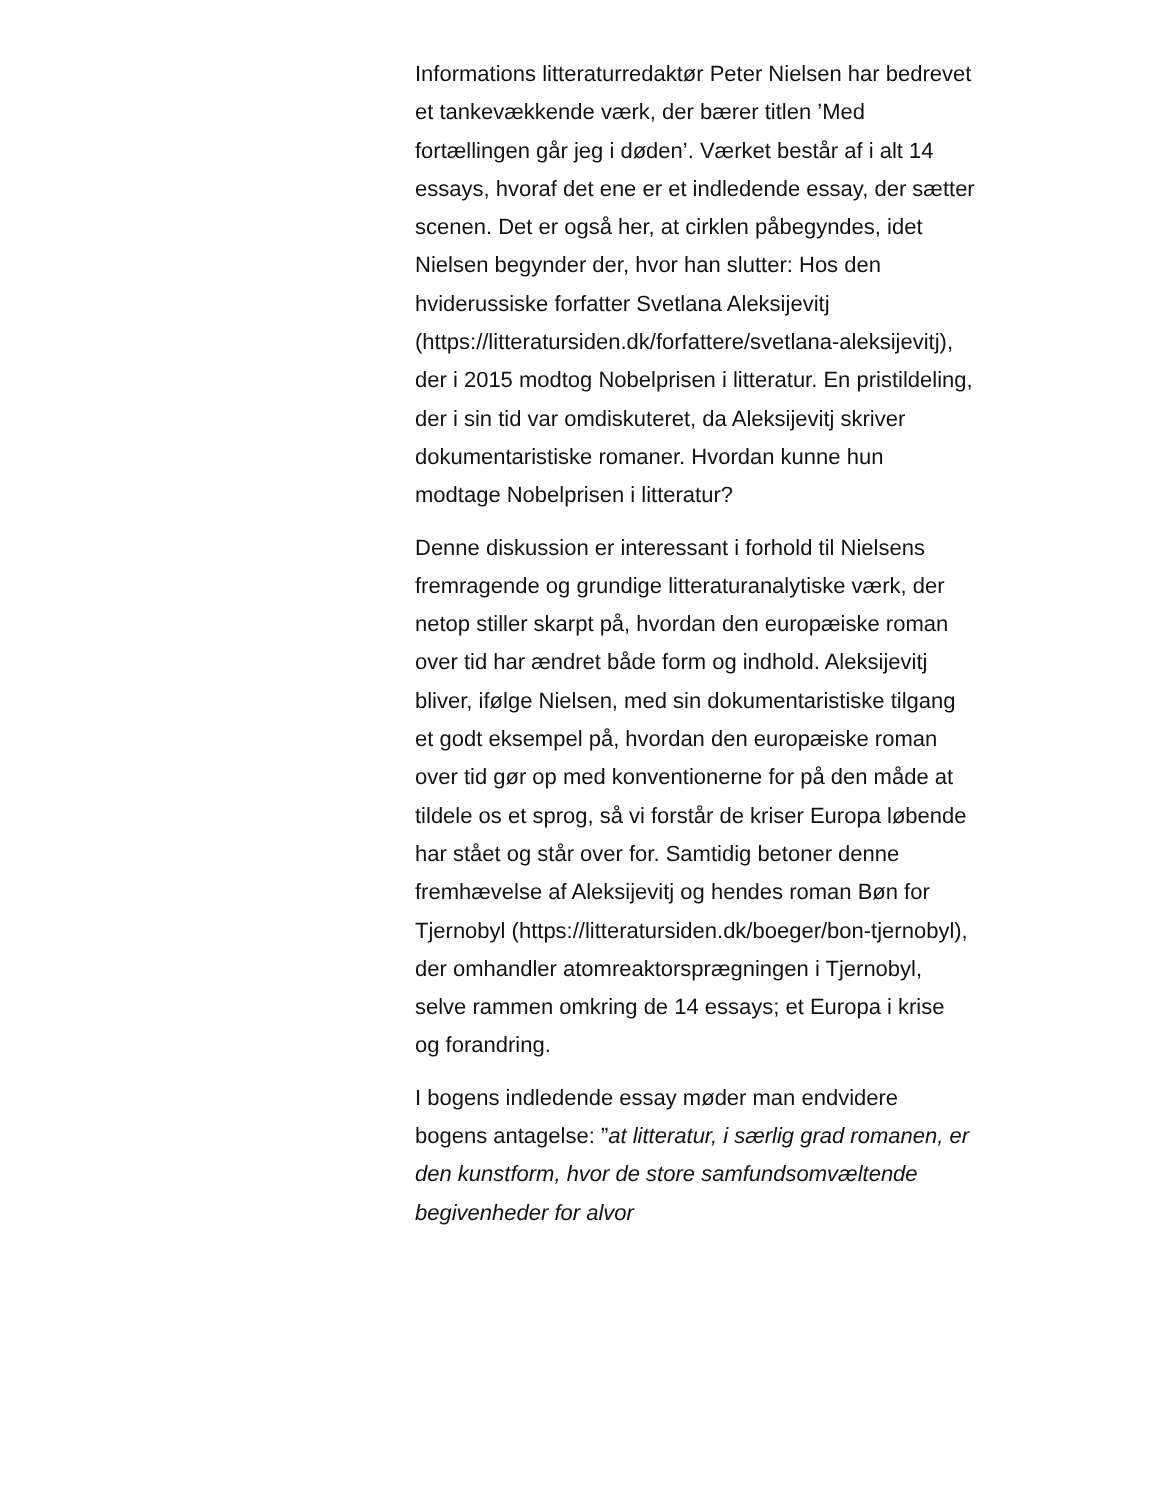Informations litteraturredaktør Peter Nielsen har bedrevet et tankevækkende værk, der bærer titlen ’Med fortællingen går jeg i døden’. Værket består af i alt 14 essays, hvoraf det ene er et indledende essay, der sætter scenen. Det er også her, at cirklen påbegyndes, idet Nielsen begynder der, hvor han slutter: Hos den hviderussiske forfatter Svetlana Aleksijevitj (https://litteratursiden.dk/forfattere/svetlana-aleksijevitj), der i 2015 modtog Nobelprisen i litteratur. En pristildeling, der i sin tid var omdiskuteret, da Aleksijevitj skriver dokumentaristiske romaner. Hvordan kunne hun modtage Nobelprisen i litteratur?
Denne diskussion er interessant i forhold til Nielsens fremragende og grundige litteraturanalytiske værk, der netop stiller skarpt på, hvordan den europæiske roman over tid har ændret både form og indhold. Aleksijevitj bliver, ifølge Nielsen, med sin dokumentaristiske tilgang et godt eksempel på, hvordan den europæiske roman over tid gør op med konventionerne for på den måde at tildele os et sprog, så vi forstår de kriser Europa løbende har stået og står over for. Samtidig betoner denne fremhævelse af Aleksijevitj og hendes roman Bøn for Tjernobyl (https://litteratursiden.dk/boeger/bon-tjernobyl), der omhandler atomreaktorsprægningen i Tjernobyl, selve rammen omkring de 14 essays; et Europa i krise og forandring.
I bogens indledende essay møder man endvidere bogens antagelse: ”at litteratur, i særlig grad romanen, er den kunstform, hvor de store samfundsomvæltende begivenheder for alvor